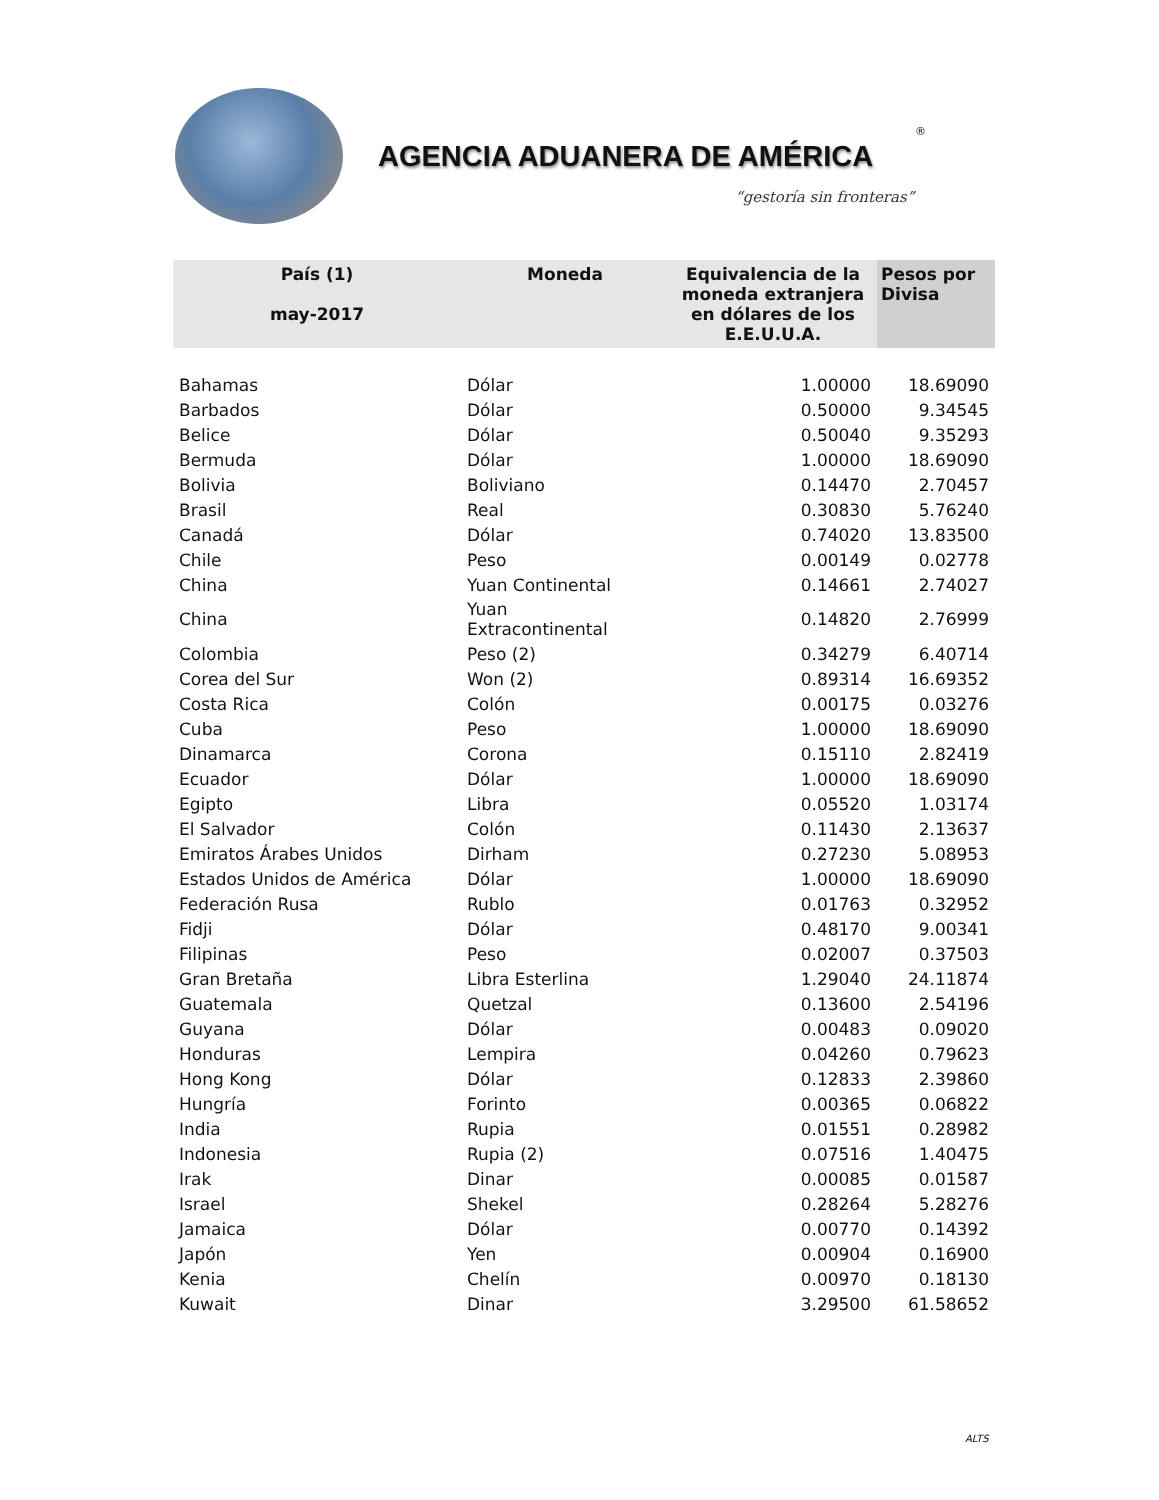AGENCIA ADUANERA DE AMÉRICA
®
“gestoría sin fronteras”
| País (1) may-2017 | Moneda | Equivalencia de la moneda extranjera en dólares de los E.E.U.U.A. | Pesos por Divisa |
| --- | --- | --- | --- |
| Bahamas | Dólar | 1.00000 | 18.69090 |
| Barbados | Dólar | 0.50000 | 9.34545 |
| Belice | Dólar | 0.50040 | 9.35293 |
| Bermuda | Dólar | 1.00000 | 18.69090 |
| Bolivia | Boliviano | 0.14470 | 2.70457 |
| Brasil | Real | 0.30830 | 5.76240 |
| Canadá | Dólar | 0.74020 | 13.83500 |
| Chile | Peso | 0.00149 | 0.02778 |
| China | Yuan Continental | 0.14661 | 2.74027 |
| China | Yuan Extracontinental | 0.14820 | 2.76999 |
| Colombia | Peso (2) | 0.34279 | 6.40714 |
| Corea del Sur | Won (2) | 0.89314 | 16.69352 |
| Costa Rica | Colón | 0.00175 | 0.03276 |
| Cuba | Peso | 1.00000 | 18.69090 |
| Dinamarca | Corona | 0.15110 | 2.82419 |
| Ecuador | Dólar | 1.00000 | 18.69090 |
| Egipto | Libra | 0.05520 | 1.03174 |
| El Salvador | Colón | 0.11430 | 2.13637 |
| Emiratos Árabes Unidos | Dirham | 0.27230 | 5.08953 |
| Estados Unidos de América | Dólar | 1.00000 | 18.69090 |
| Federación Rusa | Rublo | 0.01763 | 0.32952 |
| Fidji | Dólar | 0.48170 | 9.00341 |
| Filipinas | Peso | 0.02007 | 0.37503 |
| Gran Bretaña | Libra Esterlina | 1.29040 | 24.11874 |
| Guatemala | Quetzal | 0.13600 | 2.54196 |
| Guyana | Dólar | 0.00483 | 0.09020 |
| Honduras | Lempira | 0.04260 | 0.79623 |
| Hong Kong | Dólar | 0.12833 | 2.39860 |
| Hungría | Forinto | 0.00365 | 0.06822 |
| India | Rupia | 0.01551 | 0.28982 |
| Indonesia | Rupia (2) | 0.07516 | 1.40475 |
| Irak | Dinar | 0.00085 | 0.01587 |
| Israel | Shekel | 0.28264 | 5.28276 |
| Jamaica | Dólar | 0.00770 | 0.14392 |
| Japón | Yen | 0.00904 | 0.16900 |
| Kenia | Chelín | 0.00970 | 0.18130 |
| Kuwait | Dinar | 3.29500 | 61.58652 |
ALTS